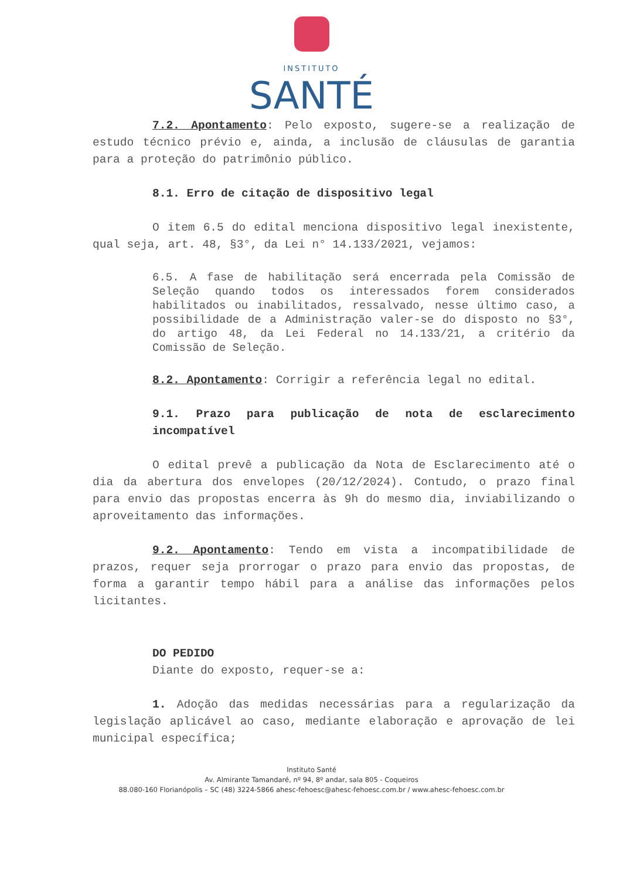INSTITUTO
SANTÉ
7.2. Apontamento: Pelo exposto, sugere-se a realização de estudo técnico prévio e, ainda, a inclusão de cláusulas de garantia para a proteção do patrimônio público.
8.1. Erro de citação de dispositivo legal
O item 6.5 do edital menciona dispositivo legal inexistente, qual seja, art. 48, §3°, da Lei n° 14.133/2021, vejamos:
6.5. A fase de habilitação será encerrada pela Comissão de Seleção quando todos os interessados forem considerados habilitados ou inabilitados, ressalvado, nesse último caso, a possibilidade de a Administração valer-se do disposto no §3°, do artigo 48, da Lei Federal no 14.133/21, a critério da Comissão de Seleção.
8.2. Apontamento: Corrigir a referência legal no edital.
9.1. Prazo para publicação de nota de esclarecimento incompatível
O edital prevê a publicação da Nota de Esclarecimento até o dia da abertura dos envelopes (20/12/2024). Contudo, o prazo final para envio das propostas encerra às 9h do mesmo dia, inviabilizando o aproveitamento das informações.
9.2. Apontamento: Tendo em vista a incompatibilidade de prazos, requer seja prorrogar o prazo para envio das propostas, de forma a garantir tempo hábil para a análise das informações pelos licitantes.
DO PEDIDO
Diante do exposto, requer-se a:
1. Adoção das medidas necessárias para a regularização da legislação aplicável ao caso, mediante elaboração e aprovação de lei municipal específica;
Instituto Santé
Av. Almirante Tamandaré, nº 94, 8º andar, sala 805 - Coqueiros
88.080-160 Florianópolis – SC (48) 3224-5866 ahesc-fehoesc@ahesc-fehoesc.com.br / www.ahesc-fehoesc.com.br